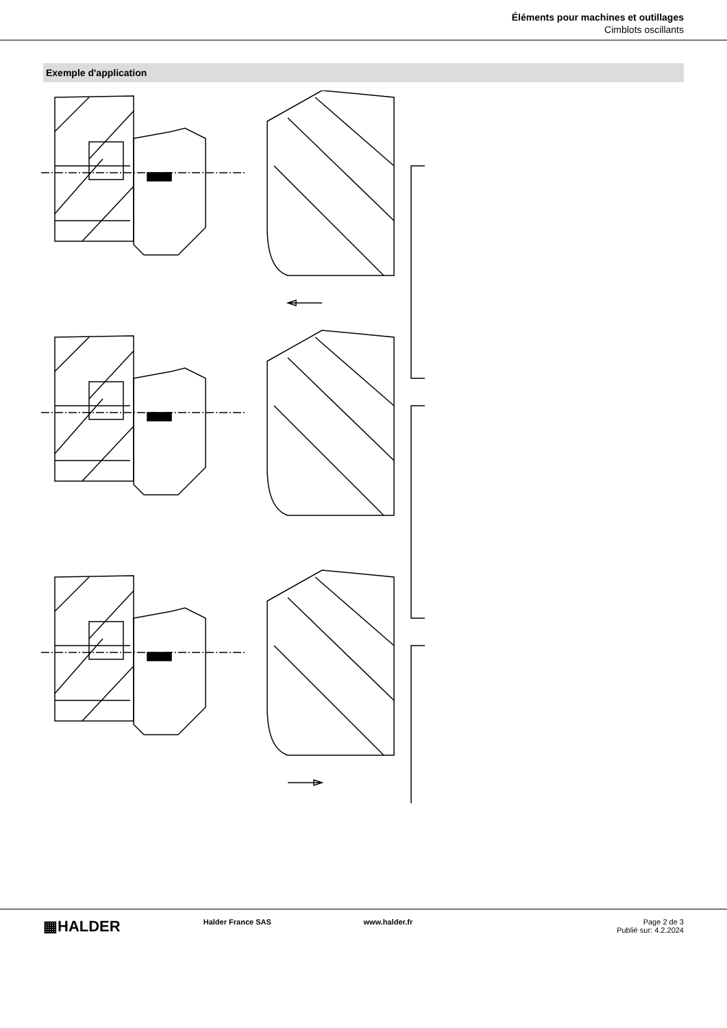Éléments pour machines et outillages
Cimblots oscillants
Exemple d'application
▦HALDER
Halder France SAS www.halder.fr Page 2 de 3
Publié sur: 4.2.2024